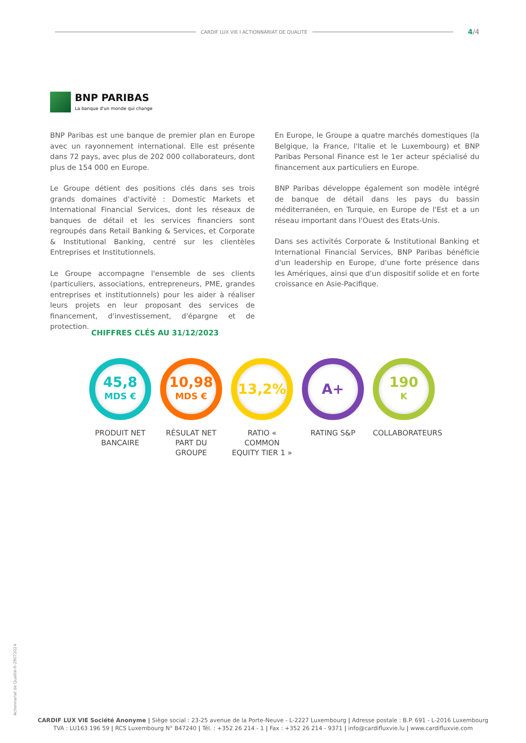CARDIF LUX VIE I ACTIONNARIAT DE QUALITÉ 4/4
BNP PARIBAS
La banque d'un monde qui change
BNP Paribas est une banque de premier plan en Europe avec un rayonnement international. Elle est présente dans 72 pays, avec plus de 202 000 collaborateurs, dont plus de 154 000 en Europe.
Le Groupe détient des positions clés dans ses trois grands domaines d'activité : Domestic Markets et International Financial Services, dont les réseaux de banques de détail et les services financiers sont regroupés dans Retail Banking & Services, et Corporate & Institutional Banking, centré sur les clientèles Entreprises et Institutionnels.
Le Groupe accompagne l'ensemble de ses clients (particuliers, associations, entrepreneurs, PME, grandes entreprises et institutionnels) pour les aider à réaliser leurs projets en leur proposant des services de financement, d'investissement, d'épargne et de protection.
En Europe, le Groupe a quatre marchés domestiques (la Belgique, la France, l'Italie et le Luxembourg) et BNP Paribas Personal Finance est le 1er acteur spécialisé du financement aux particuliers en Europe.
BNP Paribas développe également son modèle intégré de banque de détail dans les pays du bassin méditerranéen, en Turquie, en Europe de l'Est et a un réseau important dans l'Ouest des Etats-Unis.
Dans ses activités Corporate & Institutional Banking et International Financial Services, BNP Paribas bénéficie d'un leadership en Europe, d'une forte présence dans les Amériques, ainsi que d'un dispositif solide et en forte croissance en Asie-Pacifique.
CHIFFRES CLÉS AU 31/12/2023
45,8
MDS €
PRODUIT NET
BANCAIRE
10,98
MDS €
RÉSULAT NET
PART DU GROUPE
13,2%
RATIO « COMMON
EQUITY TIER 1 »
A+
RATING S&P
190
K
COLLABORATEURS
Actionnariat de Qualité-fr-29072024
CARDIF LUX VIE Société Anonyme | Siège social : 23-25 avenue de la Porte-Neuve - L-2227 Luxembourg | Adresse postale : B.P. 691 - L-2016 Luxembourg
TVA : LU163 196 59 | RCS Luxembourg N° B47240 | Tél. : +352 26 214 - 1 | Fax : +352 26 214 - 9371 | info@cardifluxvie.lu | www.cardifluxvie.com